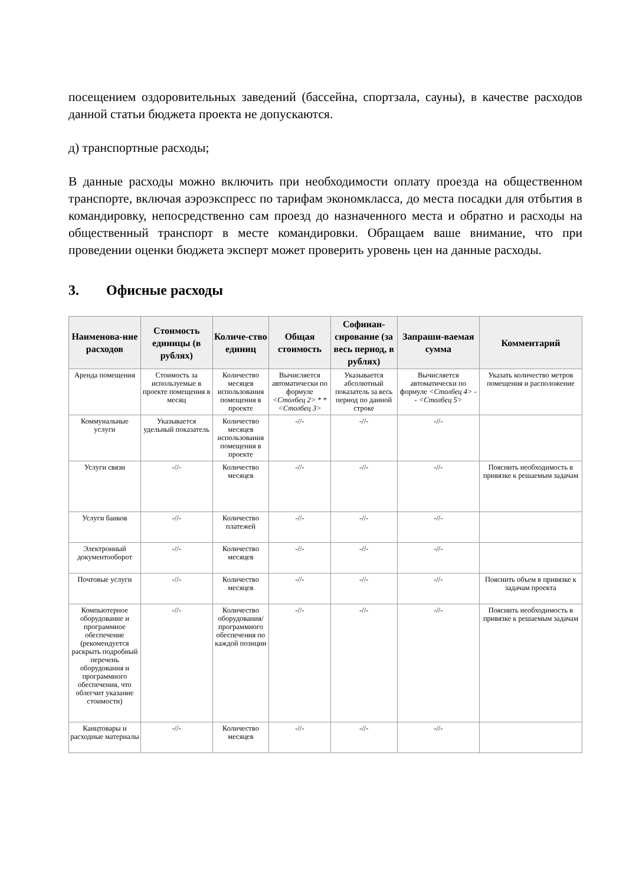посещением оздоровительных заведений (бассейна, спортзала, сауны), в качестве расходов данной статьи бюджета проекта не допускаются.
д) транспортные расходы;
В данные расходы можно включить при необходимости оплату проезда на общественном транспорте, включая аэроэкспресс по тарифам экономкласса, до места посадки для отбытия в командировку, непосредственно сам проезд до назначенного места и обратно и расходы на общественный транспорт в месте командировки. Обращаем ваше внимание, что при проведении оценки бюджета эксперт может проверить уровень цен на данные расходы.
3. Офисные расходы
| Наименова-ние расходов | Стоимость единицы (в рублях) | Количе-ство единиц | Общая стоимость | Софинан-сирование (за весь период, в рублях) | Запраши-ваемая сумма | Комментарий |
| --- | --- | --- | --- | --- | --- | --- |
| Аренда помещения | Стоимость за используемые в проекте помещения в месяц | Количество месяцев использования помещения в проекте | Вычисляется автоматически по формуле <Столбец 2> * * <Столбец 3> | Указывается абсолютный показатель за весь период по данной строке | Вычисляется автоматически по формуле <Столбец 4> - - <Столбец 5> | Указать количество метров помещения и расположение |
| Коммунальные услуги | Указывается удельный показатель | Количество месяцев использования помещения в проекте | -//- | -//- | -//- | |
| Услуги связи | -//- | Количество месяцев | -//- | -//- | -//- | Пояснить необходимость в привязке к решаемым задачам |
| Услуги банков | -//- | Количество платежей | -//- | -//- | -//- | |
| Электронный документооборот | -//- | Количество месяцев | -//- | -//- | -//- | |
| Почтовые услуги | -//- | Количество месяцев | -//- | -//- | -//- | Пояснить объем в привязке к задачам проекта |
| Компьютерное оборудование и программное обеспечение (рекомендуется раскрыть подробный перечень оборудования и программного обеспечения, что облегчит указание стоимости) | -//- | Количество оборудования/ программного обеспечения по каждой позиции | -//- | -//- | -//- | Пояснить необходимость в привязке к решаемым задачам |
| Канцтовары и расходные материалы | -//- | Количество месяцев | -//- | -//- | -//- | |